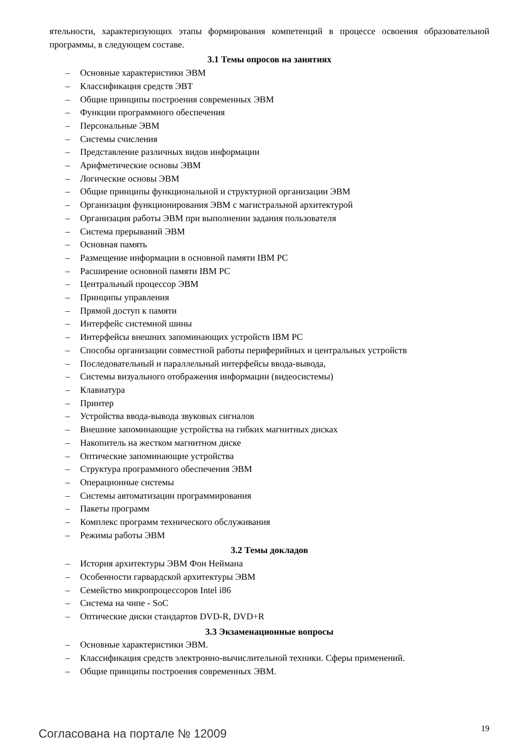ятельности, характеризующих этапы формирования компетенций в процессе освоения образовательной программы, в следующем составе.
3.1 Темы опросов на занятиях
– Основные характеристики ЭВМ
– Классификация средств ЭВТ
– Общие принципы построения современных ЭВМ
– Функции программного обеспечения
– Персональные ЭВМ
– Системы счисления
– Представление различных видов информации
– Арифметические основы ЭВМ
– Логические основы ЭВМ
– Общие принципы функциональной и структурной организации ЭВМ
– Организация функционирования ЭВМ с магистральной архитектурой
– Организация работы ЭВМ при выполнении задания пользователя
– Система прерываний ЭВМ
– Основная память
– Размещение информации в основной памяти IBM PC
– Расширение основной памяти IBM PC
– Центральный процессор ЭВМ
– Принципы управления
– Прямой доступ к памяти
– Интерфейс системной шины
– Интерфейсы внешних запоминающих устройств IBM PC
– Способы организации совместной работы периферийных и центральных устройств
– Последовательный и параллельный интерфейсы ввода-вывода,
– Системы визуального отображения информации (видеосистемы)
– Клавиатура
– Принтер
– Устройства ввода-вывода звуковых сигналов
– Внешние запоминающие устройства на гибких магнитных дисках
– Накопитель на жестком магнитном диске
– Оптические запоминающие устройства
– Структура программного обеспечения ЭВМ
– Операционные системы
– Системы автоматизации программирования
– Пакеты программ
– Комплекс программ технического обслуживания
– Режимы работы ЭВМ
3.2 Темы докладов
– История архитектуры ЭВМ Фон Неймана
– Особенности гарвардской архитектуры ЭВМ
– Семейство микропроцессоров Intel i86
– Система на чипе - SoC
– Оптические диски стандартов DVD-R, DVD+R
3.3 Экзаменационные вопросы
– Основные характеристики ЭВМ.
– Классификация средств электронно-вычислительной техники. Сферы применений.
– Общие принципы построения современных ЭВМ.
Согласована на портале № 12009 19